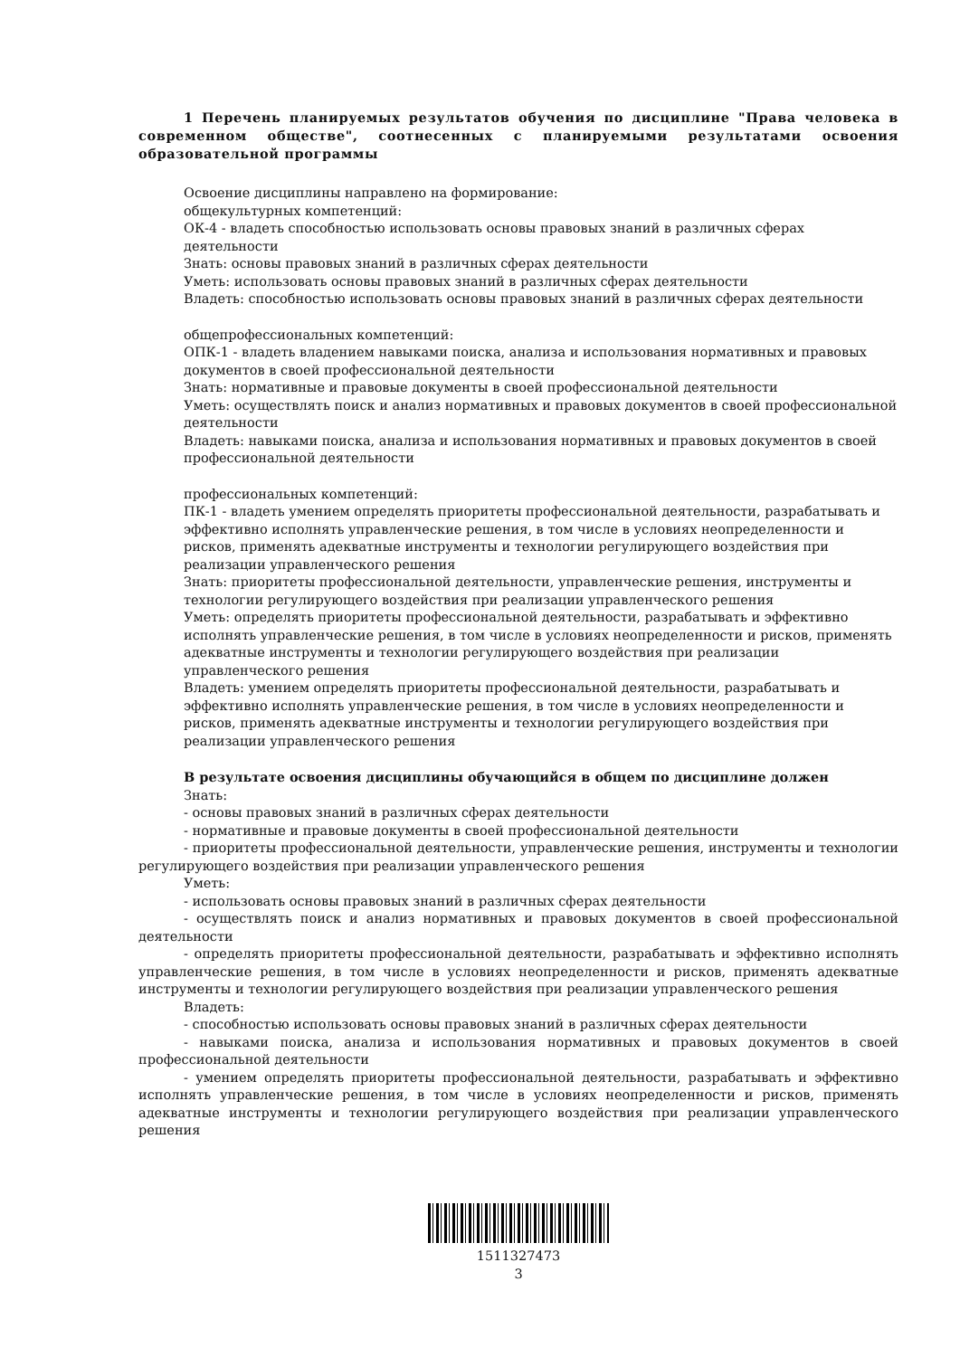1 Перечень планируемых результатов обучения по дисциплине "Права человека в современном обществе", соотнесенных с планируемыми результатами освоения образовательной программы
Освоение дисциплины направлено на формирование:
общекультурных компетенций:
ОК-4 - владеть способностью использовать основы правовых знаний в различных сферах деятельности
Знать: основы правовых знаний в различных сферах деятельности
Уметь: использовать основы правовых знаний в различных сферах деятельности
Владеть: способностью использовать основы правовых знаний в различных сферах деятельности
общепрофессиональных компетенций:
ОПК-1 - владеть владением навыками поиска, анализа и использования нормативных и правовых документов в своей профессиональной деятельности
Знать: нормативные и правовые документы в своей профессиональной деятельности
Уметь: осуществлять поиск и анализ нормативных и правовых документов в своей профессиональной деятельности
Владеть: навыками поиска, анализа и использования нормативных и правовых документов в своей профессиональной деятельности
профессиональных компетенций:
ПК-1 - владеть умением определять приоритеты профессиональной деятельности, разрабатывать и эффективно исполнять управленческие решения, в том числе в условиях неопределенности и рисков, применять адекватные инструменты и технологии регулирующего воздействия при реализации управленческого решения
Знать: приоритеты профессиональной деятельности, управленческие решения, инструменты и технологии регулирующего воздействия при реализации управленческого решения
Уметь: определять приоритеты профессиональной деятельности, разрабатывать и эффективно исполнять управленческие решения, в том числе в условиях неопределенности и рисков, применять адекватные инструменты и технологии регулирующего воздействия при реализации управленческого решения
Владеть: умением определять приоритеты профессиональной деятельности, разрабатывать и эффективно исполнять управленческие решения, в том числе в условиях неопределенности и рисков, применять адекватные инструменты и технологии регулирующего воздействия при реализации управленческого решения
В результате освоения дисциплины обучающийся в общем по дисциплине должен
Знать:
- основы правовых знаний в различных сферах деятельности
- нормативные и правовые документы в своей профессиональной деятельности
- приоритеты профессиональной деятельности, управленческие решения, инструменты и технологии регулирующего воздействия при реализации управленческого решения
Уметь:
- использовать основы правовых знаний в различных сферах деятельности
- осуществлять поиск и анализ нормативных и правовых документов в своей профессиональной деятельности
- определять приоритеты профессиональной деятельности, разрабатывать и эффективно исполнять управленческие решения, в том числе в условиях неопределенности и рисков, применять адекватные инструменты и технологии регулирующего воздействия при реализации управленческого решения
Владеть:
- способностью использовать основы правовых знаний в различных сферах деятельности
- навыками поиска, анализа и использования нормативных и правовых документов в своей профессиональной деятельности
- умением определять приоритеты профессиональной деятельности, разрабатывать и эффективно исполнять управленческие решения, в том числе в условиях неопределенности и рисков, применять адекватные инструменты и технологии регулирующего воздействия при реализации управленческого решения
1511327473
3